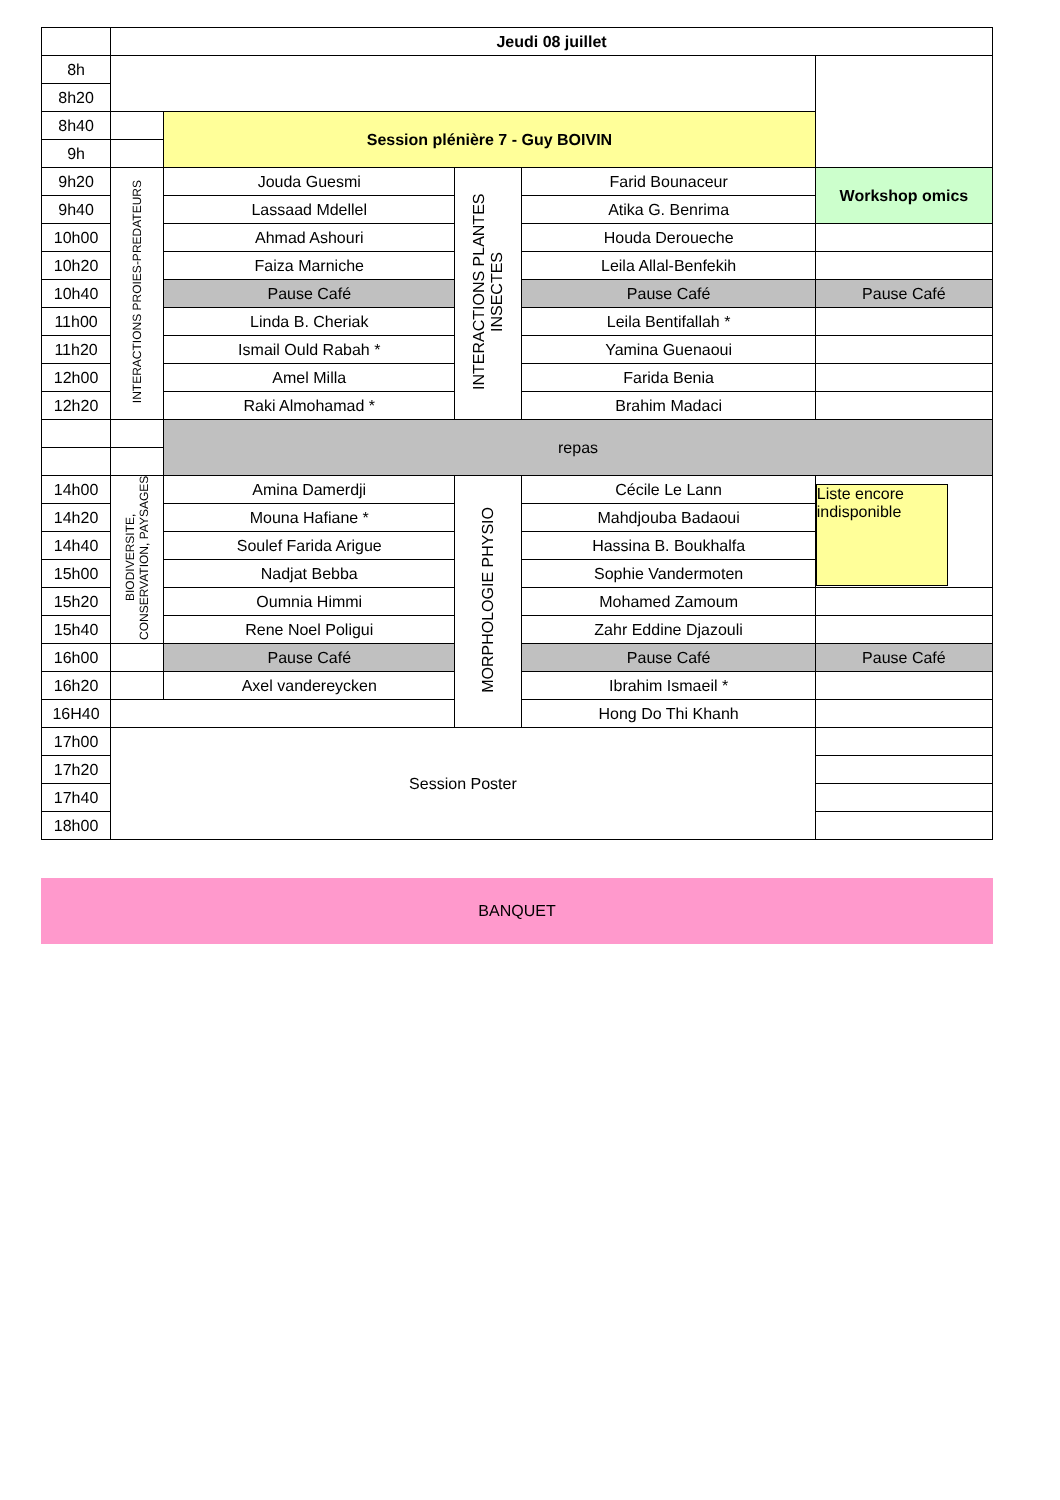| | Jeudi 08 juillet | | | | |
| 8h | | | | | |
| 8h20 | | | | | |
| 8h40 | | Session plénière 7 - Guy BOIVIN | | | |
| 9h | | | | | |
| 9h20 | INTERACTIONS PROIES-PREDATEURS | Jouda Guesmi | INTERACTIONS PLANTES INSECTES | Farid Bounaceur | Workshop omics |
| 9h40 | | Lassaad Mdellel | | Atika G. Benrima | |
| 10h00 | | Ahmad Ashouri | | Houda Deroueche | |
| 10h20 | | Faiza Marniche | | Leila Allal-Benfekih | |
| 10h40 | | Pause Café | | Pause Café | Pause Café |
| 11h00 | | Linda B. Cheriak | | Leila Bentifallah * | |
| 11h20 | | Ismail Ould Rabah * | | Yamina Guenaoui | |
| 12h00 | | Amel Milla | | Farida Benia | |
| 12h20 | | Raki Almohamad * | | Brahim Madaci | |
| | | repas | | | |
| 14h00 | BIODIVERSITE, CONSERVATION, PAYSAGES | Amina Damerdji | MORPHOLOGIE PHYSIO | Cécile Le Lann | Liste encore indisponible |
| 14h20 | | Mouna Hafiane * | | Mahdjouba Badaoui | |
| 14h40 | | Soulef Farida Arigue | | Hassina B. Boukhalfa | |
| 15h00 | | Nadjat Bebba | | Sophie Vandermoten | |
| 15h20 | | Oumnia Himmi | | Mohamed Zamoum | |
| 15h40 | | Rene Noel Poligui | | Zahr Eddine Djazouli | |
| 16h00 | | Pause Café | | Pause Café | Pause Café |
| 16h20 | | Axel vandereycken | | Ibrahim Ismaeil * | |
| 16H40 | | | | Hong Do Thi Khanh | |
| 17h00 | Session Poster | | | | |
| 17h20 | | | | | |
| 17h40 | | | | | |
| 18h00 | | | | | |
BANQUET